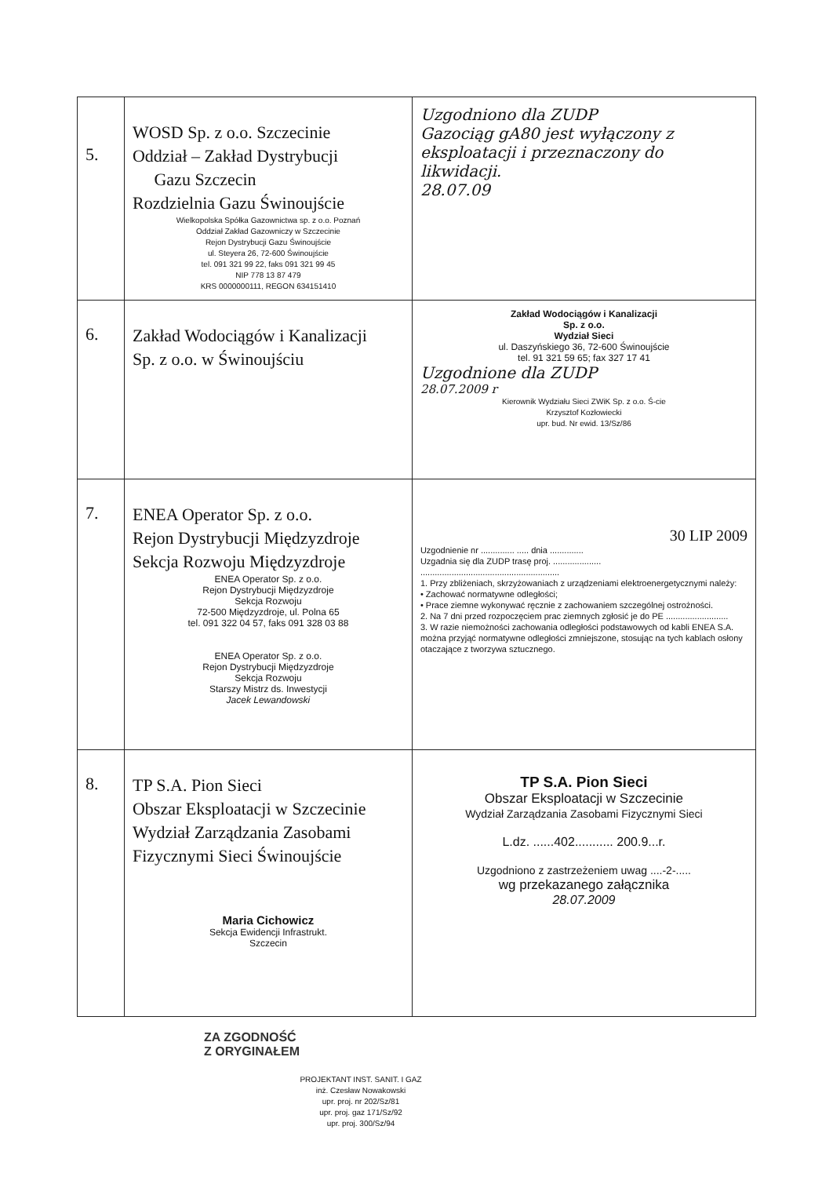| 5. | WOSD Sp. z o.o. Szczecinie Oddział – Zakład Dystrybucji Gazu Szczecin Rozdzielnia Gazu Świnoujście Wielkopolska Spółka Gazownictwa sp. z o.o. Poznań Oddział Zakład Gazowniczy w Szczecinie Rejon Dystrybucji Gazu Świnoujście ul. Steyera 26, 72-600 Świnoujście tel. 091 321 99 22, faks 091 321 99 45 NIP 778 13 87 479 KRS 0000000111, REGON 634151410 | Uzgodniono dla ZUDP Gazociąg gA80 jest wyłączony z eksploatacji i przeznaczony do likwidacji. 28.07.09 |
| 6. | Zakład Wodociągów i Kanalizacji Sp. z o.o. w Świnoujściu | Zakład Wodociągów i Kanalizacji Sp. z o.o. Wydział Sieci ul. Daszyńskiego 36, 72-600 Świnoujście tel. 91 321 59 65; fax 327 17 41 Uzgodnione dla ZUDP 28.07.2009 r Kierownik Wydziału Sieci ZWiK Sp. z o.o. Ś-cie Krzysztof Kozłowiecki upr. bud. Nr ewid. 13/Sz/86 |
| 7. | ENEA Operator Sp. z o.o. Rejon Dystrybucji Międzyzdroje Sekcja Rozwoju Międzyzdroje ENEA Operator Sp. z o.o. Rejon Dystrybucji Międzyzdroje Sekcja Rozwoju 72-500 Międzyzdroje, ul. Polna 65 tel. 091 322 04 57, faks 091 328 03 88 ENEA Operator Sp. z o.o. Rejon Dystrybucji Międzyzdroje Sekcja Rozwoju Starszy Mistrz ds. Inwestycji Jacek Lewandowski | 30 LIP 2009 Uzgodnienie nr .............. ..... dnia .............. Uzgadnia się dla ZUDP trasę proj. .................... .......................................................... 1. Przy zbliżeniach, skrzyżowaniach z urządzeniami elektroenergetycznymi należy: • Zachować normatywne odległości; • Prace ziemne wykonywać ręcznie z zachowaniem szczególnej ostrożności. 2. Na 7 dni przed rozpoczęciem prac ziemnych zgłosić je do PE .......................... 3. W razie niemożności zachowania odległości podstawowych od kabli ENEA S.A. można przyjąć normatywne odległości zmniejszone, stosując na tych kablach osłony otaczające z tworzywa sztucznego. |
| 8. | TP S.A. Pion Sieci Obszar Eksploatacji w Szczecinie Wydział Zarządzania Zasobami Fizycznymi Sieci Świnoujście Maria Cichowicz Sekcja Ewidencji Infrastrukt. Szczecin | TP S.A. Pion Sieci Obszar Eksploatacji w Szczecinie Wydział Zarządzania Zasobami Fizycznymi Sieci L.dz. ......402........... 200.9...r. Uzgodniono z zastrzeżeniem uwag ....-2-..... wg przekazanego załącznika 28.07.2009 |
ZA ZGODNOŚĆ
Z ORYGINAŁEM
PROJEKTANT INST. SANIT. I GAZ
inż. Czesław Nowakowski
upr. proj. nr 202/Sz/81
upr. proj. gaz 171/Sz/92
upr. proj. 300/Sz/94